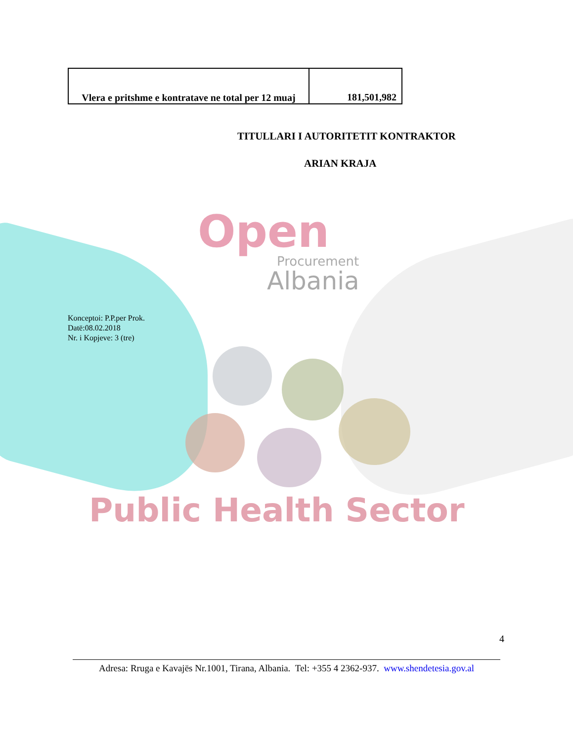| Vlera e pritshme e kontratave ne total per 12 muaj | 181,501,982 |
TITULLARI I AUTORITETIT KONTRAKTOR
ARIAN KRAJA
Open
Procurement
Albania
Konceptoi: P.P.per Prok.
Datë:08.02.2018
Nr. i Kopjeve: 3 (tre)
Public Health Sector
4
Adresa: Rruga e Kavajës Nr.1001, Tirana, Albania. Tel: +355 4 2362-937. www.shendetesia.gov.al